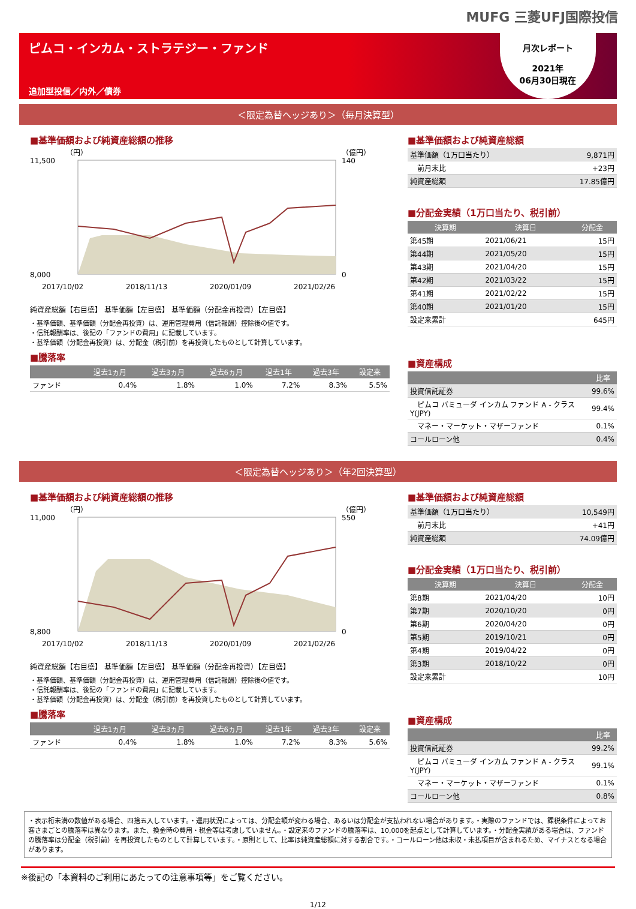MUFG 三菱UFJ国際投信
ピムコ・インカム・ストラテジー・ファンド
追加型投信／内外／債券
月次レポート
2021年
06月30日現在
＜限定為替ヘッジあり＞（毎月決算型）
■基準価額および純資産総額の推移
（円）
（億円）
11,500
8,000
140
0
2017/10/02
2018/11/13
2020/01/09
2021/02/26
純資産総額【右目盛】 基準価額【左目盛】 基準価額（分配金再投資）【左目盛】
・基準価額、基準価額（分配金再投資）は、運用管理費用（信託報酬）控除後の値です。
・信託報酬率は、後記の「ファンドの費用」に記載しています。
・基準価額（分配金再投資）は、分配金（税引前）を再投資したものとして計算しています。
■騰落率
| | 過去1ヵ月 | 過去3ヵ月 | 過去6ヵ月 | 過去1年 | 過去3年 | 設定来 |
| --- | --- | --- | --- | --- | --- | --- |
| ファンド | 0.4% | 1.8% | 1.0% | 7.2% | 8.3% | 5.5% |
■基準価額および純資産総額
| 基準価額（1万口当たり） | 9,871円 |
| 前月末比 | +23円 |
| 純資産総額 | 17.85億円 |
■分配金実績（1万口当たり、税引前）
| 決算期 | 決算日 | 分配金 |
| --- | --- | --- |
| 第45期 | 2021/06/21 | 15円 |
| 第44期 | 2021/05/20 | 15円 |
| 第43期 | 2021/04/20 | 15円 |
| 第42期 | 2021/03/22 | 15円 |
| 第41期 | 2021/02/22 | 15円 |
| 第40期 | 2021/01/20 | 15円 |
| 設定来累計 | | 645円 |
■資産構成
| | 比率 |
| --- | --- |
| 投資信託証券 | 99.6% |
| ピムコ バミューダ インカム ファンド A - クラスY(JPY) | 99.4% |
| マネー・マーケット・マザーファンド | 0.1% |
| コールローン他 | 0.4% |
＜限定為替ヘッジあり＞（年2回決算型）
■基準価額および純資産総額の推移
（円）
（億円）
11,000
8,800
550
0
2017/10/02
2018/11/13
2020/01/09
2021/02/26
純資産総額【右目盛】 基準価額【左目盛】 基準価額（分配金再投資）【左目盛】
・基準価額、基準価額（分配金再投資）は、運用管理費用（信託報酬）控除後の値です。
・信託報酬率は、後記の「ファンドの費用」に記載しています。
・基準価額（分配金再投資）は、分配金（税引前）を再投資したものとして計算しています。
■騰落率
| | 過去1ヵ月 | 過去3ヵ月 | 過去6ヵ月 | 過去1年 | 過去3年 | 設定来 |
| --- | --- | --- | --- | --- | --- | --- |
| ファンド | 0.4% | 1.8% | 1.0% | 7.2% | 8.3% | 5.6% |
■基準価額および純資産総額
| 基準価額（1万口当たり） | 10,549円 |
| 前月末比 | +41円 |
| 純資産総額 | 74.09億円 |
■分配金実績（1万口当たり、税引前）
| 決算期 | 決算日 | 分配金 |
| --- | --- | --- |
| 第8期 | 2021/04/20 | 10円 |
| 第7期 | 2020/10/20 | 0円 |
| 第6期 | 2020/04/20 | 0円 |
| 第5期 | 2019/10/21 | 0円 |
| 第4期 | 2019/04/22 | 0円 |
| 第3期 | 2018/10/22 | 0円 |
| 設定来累計 | | 10円 |
■資産構成
| | 比率 |
| --- | --- |
| 投資信託証券 | 99.2% |
| ピムコ バミューダ インカム ファンド A - クラスY(JPY) | 99.1% |
| マネー・マーケット・マザーファンド | 0.1% |
| コールローン他 | 0.8% |
・表示桁未満の数値がある場合、四捨五入しています。・運用状況によっては、分配金額が変わる場合、あるいは分配金が支払われない場合があります。・実際のファンドでは、課税条件によってお客さまごとの騰落率は異なります。また、換金時の費用・税金等は考慮していません。・設定来のファンドの騰落率は、10,000を起点として計算しています。・分配金実績がある場合は、ファンドの騰落率は分配金（税引前）を再投資したものとして計算しています。・原則として、比率は純資産総額に対する割合です。・コールローン他は未収・未払項目が含まれるため、マイナスとなる場合があります。
※後記の「本資料のご利用にあたっての注意事項等」をご覧ください。
1/12